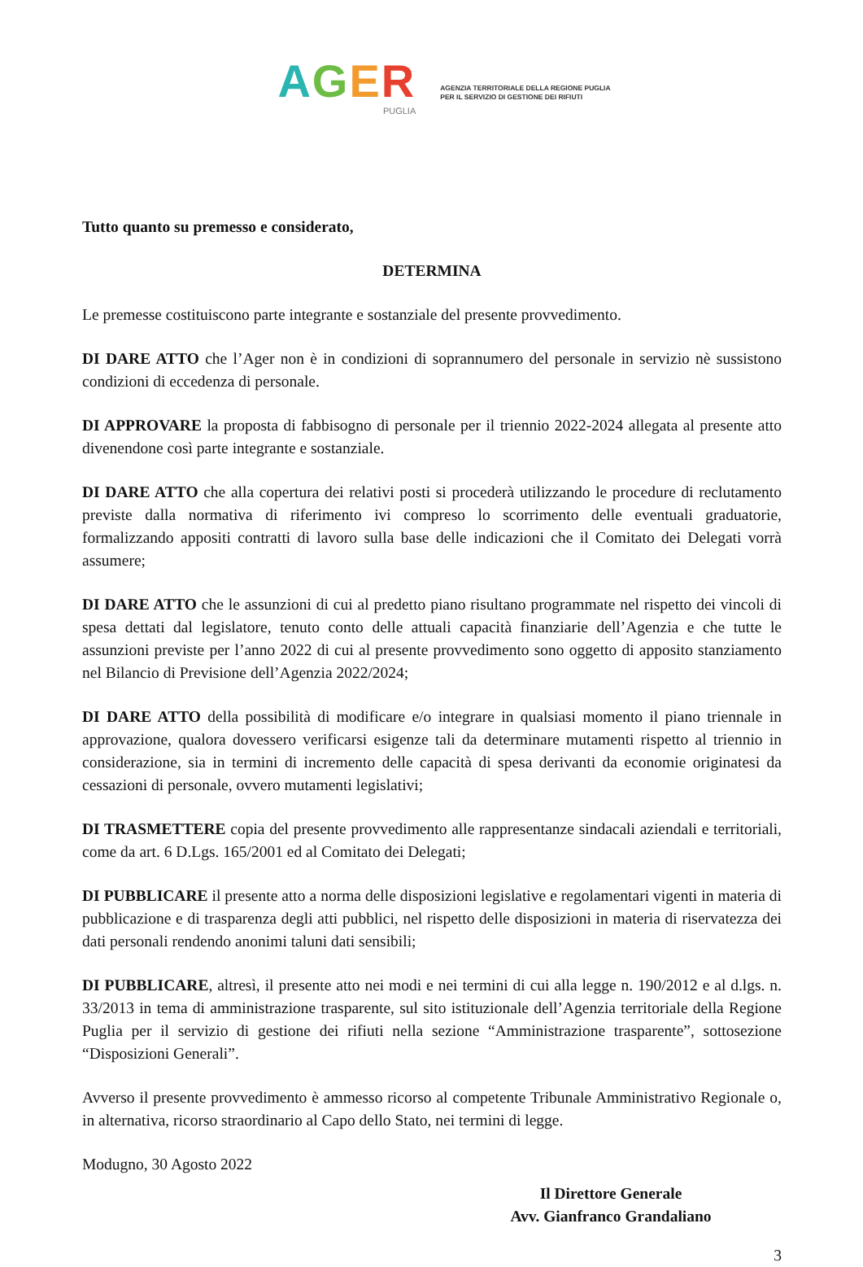AGER
PUGLIA
AGENZIA TERRITORIALE DELLA REGIONE PUGLIA
PER IL SERVIZIO DI GESTIONE DEI RIFIUTI
Tutto quanto su premesso e considerato,
DETERMINA
Le premesse costituiscono parte integrante e sostanziale del presente provvedimento.
DI DARE ATTO che l’Ager non è in condizioni di soprannumero del personale in servizio nè sussistono condizioni di eccedenza di personale.
DI APPROVARE la proposta di fabbisogno di personale per il triennio 2022-2024 allegata al presente atto divenendone così parte integrante e sostanziale.
DI DARE ATTO che alla copertura dei relativi posti si procederà utilizzando le procedure di reclutamento previste dalla normativa di riferimento ivi compreso lo scorrimento delle eventuali graduatorie, formalizzando appositi contratti di lavoro sulla base delle indicazioni che il Comitato dei Delegati vorrà assumere;
DI DARE ATTO che le assunzioni di cui al predetto piano risultano programmate nel rispetto dei vincoli di spesa dettati dal legislatore, tenuto conto delle attuali capacità finanziarie dell’Agenzia e che tutte le assunzioni previste per l’anno 2022 di cui al presente provvedimento sono oggetto di apposito stanziamento nel Bilancio di Previsione dell’Agenzia 2022/2024;
DI DARE ATTO della possibilità di modificare e/o integrare in qualsiasi momento il piano triennale in approvazione, qualora dovessero verificarsi esigenze tali da determinare mutamenti rispetto al triennio in considerazione, sia in termini di incremento delle capacità di spesa derivanti da economie originatesi da cessazioni di personale, ovvero mutamenti legislativi;
DI TRASMETTERE copia del presente provvedimento alle rappresentanze sindacali aziendali e territoriali, come da art. 6 D.Lgs. 165/2001 ed al Comitato dei Delegati;
DI PUBBLICARE il presente atto a norma delle disposizioni legislative e regolamentari vigenti in materia di pubblicazione e di trasparenza degli atti pubblici, nel rispetto delle disposizioni in materia di riservatezza dei dati personali rendendo anonimi taluni dati sensibili;
DI PUBBLICARE, altresì, il presente atto nei modi e nei termini di cui alla legge n. 190/2012 e al d.lgs. n. 33/2013 in tema di amministrazione trasparente, sul sito istituzionale dell’Agenzia territoriale della Regione Puglia per il servizio di gestione dei rifiuti nella sezione “Amministrazione trasparente”, sottosezione “Disposizioni Generali”.
Avverso il presente provvedimento è ammesso ricorso al competente Tribunale Amministrativo Regionale o, in alternativa, ricorso straordinario al Capo dello Stato, nei termini di legge.
Modugno, 30 Agosto 2022
Il Direttore Generale
Avv. Gianfranco Grandaliano
3